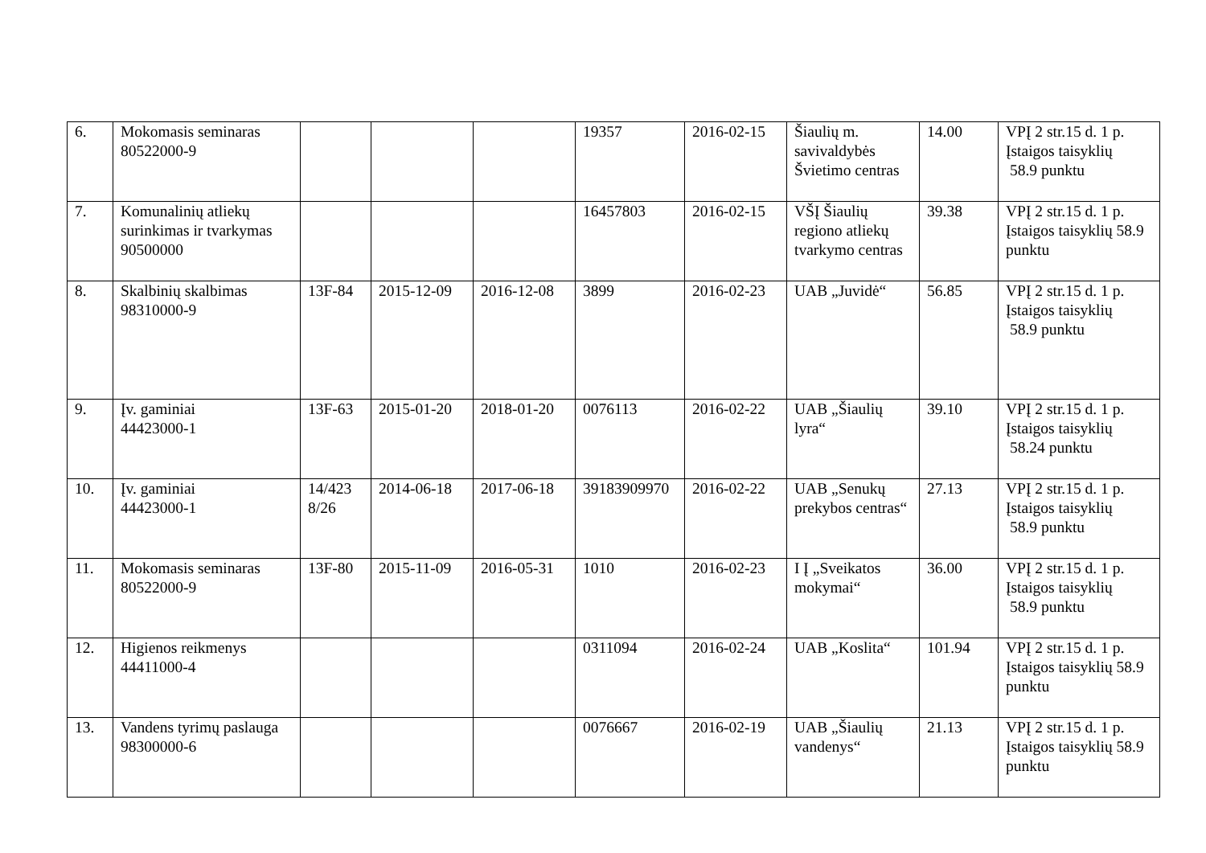| 6. | Mokomasis seminaras 80522000-9 | | | | 19357 | 2016-02-15 | Šiaulių m. savivaldybės Švietimo centras | 14.00 | VPĮ 2 str.15 d. 1 p. Įstaigos taisyklių 58.9 punktu |
| 7. | Komunalinių atliekų surinkimas ir tvarkymas 90500000 | | | | 16457803 | 2016-02-15 | VŠĮ Šiaulių regiono atliekų tvarkymo centras | 39.38 | VPĮ 2 str.15 d. 1 p. Įstaigos taisyklių 58.9 punktu |
| 8. | Skalbinių skalbimas 98310000-9 | 13F-84 | 2015-12-09 | 2016-12-08 | 3899 | 2016-02-23 | UAB „Juvidė“ | 56.85 | VPĮ 2 str.15 d. 1 p. Įstaigos taisyklių 58.9 punktu |
| 9. | Įv. gaminiai 44423000-1 | 13F-63 | 2015-01-20 | 2018-01-20 | 0076113 | 2016-02-22 | UAB „Šiaulių lyra“ | 39.10 | VPĮ 2 str.15 d. 1 p. Įstaigos taisyklių 58.24 punktu |
| 10. | Įv. gaminiai 44423000-1 | 14/423 8/26 | 2014-06-18 | 2017-06-18 | 39183909970 | 2016-02-22 | UAB „Senukų prekybos centras“ | 27.13 | VPĮ 2 str.15 d. 1 p. Įstaigos taisyklių 58.9 punktu |
| 11. | Mokomasis seminaras 80522000-9 | 13F-80 | 2015-11-09 | 2016-05-31 | 1010 | 2016-02-23 | I Į „Sveikatos mokymai“ | 36.00 | VPĮ 2 str.15 d. 1 p. Įstaigos taisyklių 58.9 punktu |
| 12. | Higienos reikmenys 44411000-4 | | | | 0311094 | 2016-02-24 | UAB „Koslita“ | 101.94 | VPĮ 2 str.15 d. 1 p. Įstaigos taisyklių 58.9 punktu |
| 13. | Vandens tyrimų paslauga 98300000-6 | | | | 0076667 | 2016-02-19 | UAB „Šiaulių vandenys“ | 21.13 | VPĮ 2 str.15 d. 1 p. Įstaigos taisyklių 58.9 punktu |